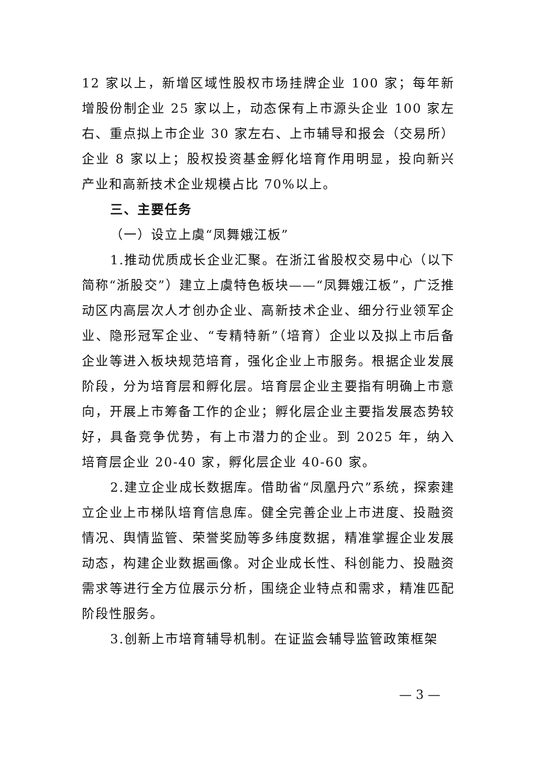12 家以上，新增区域性股权市场挂牌企业 100 家；每年新增股份制企业 25 家以上，动态保有上市源头企业 100 家左右、重点拟上市企业 30 家左右、上市辅导和报会（交易所）企业 8 家以上；股权投资基金孵化培育作用明显，投向新兴产业和高新技术企业规模占比 70%以上。
三、主要任务
（一）设立上虞“凤舞娥江板”
1.推动优质成长企业汇聚。在浙江省股权交易中心（以下简称“浙股交”）建立上虞特色板块——“凤舞娥江板”，广泛推动区内高层次人才创办企业、高新技术企业、细分行业领军企业、隐形冠军企业、“专精特新”（培育）企业以及拟上市后备企业等进入板块规范培育，强化企业上市服务。根据企业发展阶段，分为培育层和孵化层。培育层企业主要指有明确上市意向，开展上市筹备工作的企业；孵化层企业主要指发展态势较好，具备竞争优势，有上市潜力的企业。到 2025 年，纳入培育层企业 20-40 家，孵化层企业 40-60 家。
2.建立企业成长数据库。借助省“凤凰丹穴”系统，探索建立企业上市梯队培育信息库。健全完善企业上市进度、投融资情况、舆情监管、荣誉奖励等多纬度数据，精准掌握企业发展动态，构建企业数据画像。对企业成长性、科创能力、投融资需求等进行全方位展示分析，围绕企业特点和需求，精准匹配阶段性服务。
3.创新上市培育辅导机制。在证监会辅导监管政策框架
— 3 —